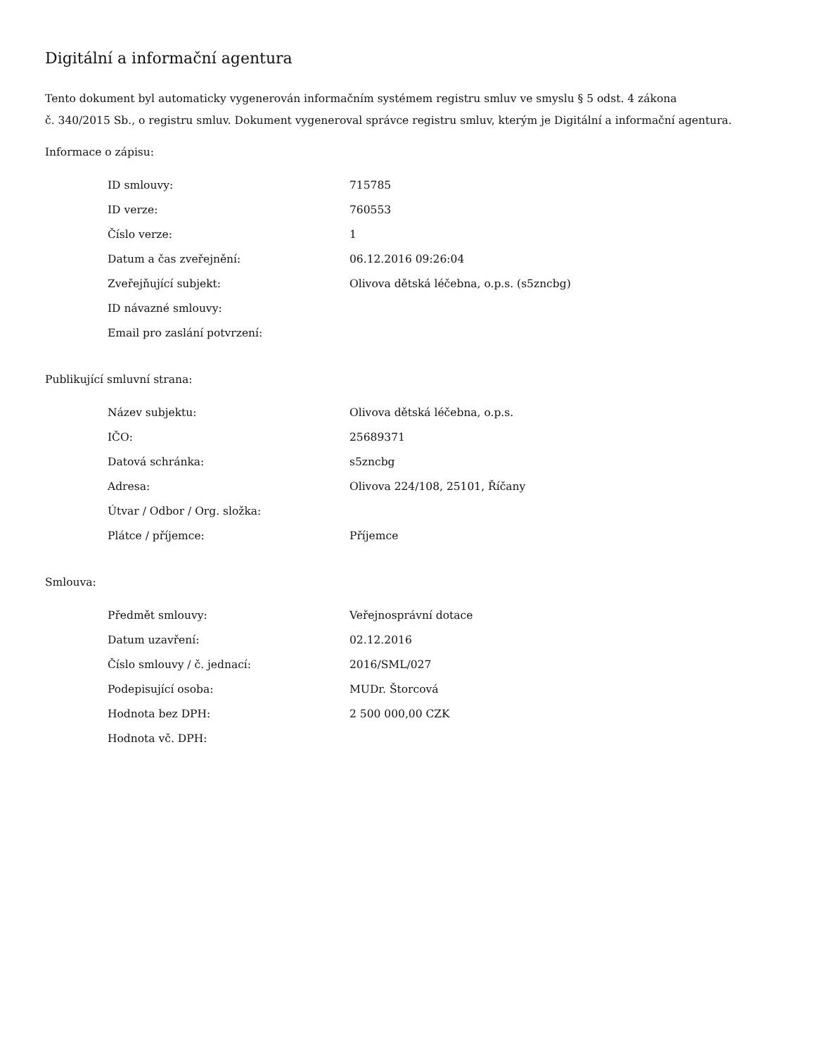Digitální a informační agentura
Tento dokument byl automaticky vygenerován informačním systémem registru smluv ve smyslu § 5 odst. 4 zákona
č. 340/2015 Sb., o registru smluv. Dokument vygeneroval správce registru smluv, kterým je Digitální a informační agentura.
Informace o zápisu:
| ID smlouvy: | 715785 |
| ID verze: | 760553 |
| Číslo verze: | 1 |
| Datum a čas zveřejnění: | 06.12.2016 09:26:04 |
| Zveřejňující subjekt: | Olivova dětská léčebna, o.p.s. (s5zncbg) |
| ID návazné smlouvy: | |
| Email pro zaslání potvrzení: | |
Publikující smluvní strana:
| Název subjektu: | Olivova dětská léčebna, o.p.s. |
| IČO: | 25689371 |
| Datová schránka: | s5zncbg |
| Adresa: | Olivova 224/108, 25101, Říčany |
| Útvar / Odbor / Org. složka: | |
| Plátce / příjemce: | Příjemce |
Smlouva:
| Předmět smlouvy: | Veřejnosprávní dotace |
| Datum uzavření: | 02.12.2016 |
| Číslo smlouvy / č. jednací: | 2016/SML/027 |
| Podepisující osoba: | MUDr. Štorcová |
| Hodnota bez DPH: | 2 500 000,00 CZK |
| Hodnota vč. DPH: | |